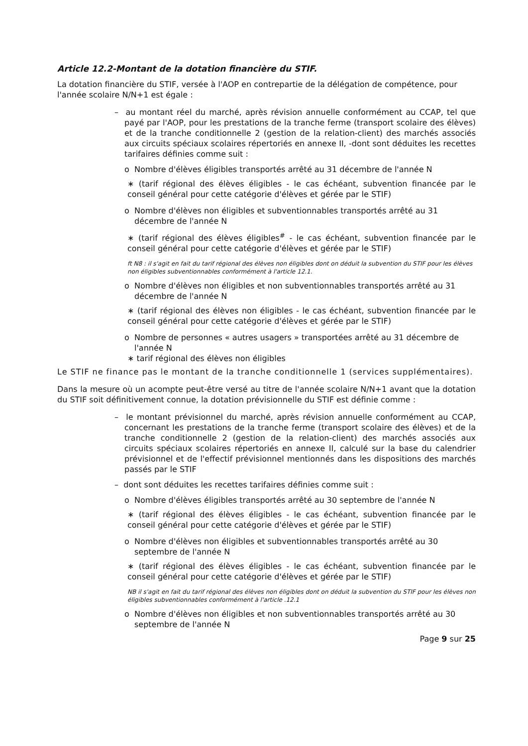Article 12.2-Montant de la dotation financière du STIF.
La dotation financière du STIF, versée à l'AOP en contrepartie de la délégation de compétence, pour l'année scolaire N/N+1 est égale :
– au montant réel du marché, après révision annuelle conformément au CCAP, tel que payé par l'AOP, pour les prestations de la tranche ferme (transport scolaire des élèves) et de la tranche conditionnelle 2 (gestion de la relation-client) des marchés associés aux circuits spéciaux scolaires répertoriés en annexe II, -dont sont déduites les recettes tarifaires définies comme suit :
o Nombre d'élèves éligibles transportés arrêté au 31 décembre de l'année N
∗ (tarif régional des élèves éligibles - le cas échéant, subvention financée par le conseil général pour cette catégorie d'élèves et gérée par le STIF)
o Nombre d'élèves non éligibles et subventionnables transportés arrêté au 31 décembre de l'année N
∗ (tarif régional des élèves éligibles<sup>#</sup> - le cas échéant, subvention financée par le conseil général pour cette catégorie d'élèves et gérée par le STIF)
ft N8 : il s'agit en fait du tarif régional des élèves non éligibles dont on déduit la subvention du STIF pour les élèves non éligibles subventionnables conformément à l'article 12.1.
o Nombre d'élèves non éligibles et non subventionnables transportés arrêté au 31 décembre de l'année N
∗ (tarif régional des élèves non éligibles - le cas échéant, subvention financée par le conseil général pour cette catégorie d'élèves et gérée par le STIF)
o Nombre de personnes « autres usagers » transportées arrêté au 31 décembre de l'année N
∗ tarif régional des élèves non éligibles
Le STIF ne finance pas le montant de la tranche conditionnelle 1 (services supplémentaires).
Dans la mesure où un acompte peut-être versé au titre de l'année scolaire N/N+1 avant que la dotation du STIF soit définitivement connue, la dotation prévisionnelle du STIF est définie comme :
– le montant prévisionnel du marché, après révision annuelle conformément au CCAP, concernant les prestations de la tranche ferme (transport scolaire des élèves) et de la tranche conditionnelle 2 (gestion de la relation-client) des marchés associés aux circuits spéciaux scolaires répertoriés en annexe II, calculé sur la base du calendrier prévisionnel et de l'effectif prévisionnel mentionnés dans les dispositions des marchés passés par le STIF
– dont sont déduites les recettes tarifaires définies comme suit :
o Nombre d'élèves éligibles transportés arrêté au 30 septembre de l'année N
∗ (tarif régional des élèves éligibles - le cas échéant, subvention financée par le conseil général pour cette catégorie d'élèves et gérée par le STIF)
o Nombre d'élèves non éligibles et subventionnables transportés arrêté au 30 septembre de l'année N
∗ (tarif régional des élèves éligibles - le cas échéant, subvention financée par le conseil général pour cette catégorie d'élèves et gérée par le STIF)
NB il s'agit en fait du tarif régional des élèves non éligibles dont on déduit la subvention du STIF pour les élèves non éligibles subventionnables conformément à l'article .12.1
o Nombre d'élèves non éligibles et non subventionnables transportés arrêté au 30 septembre de l'année N
Page 9 sur 25